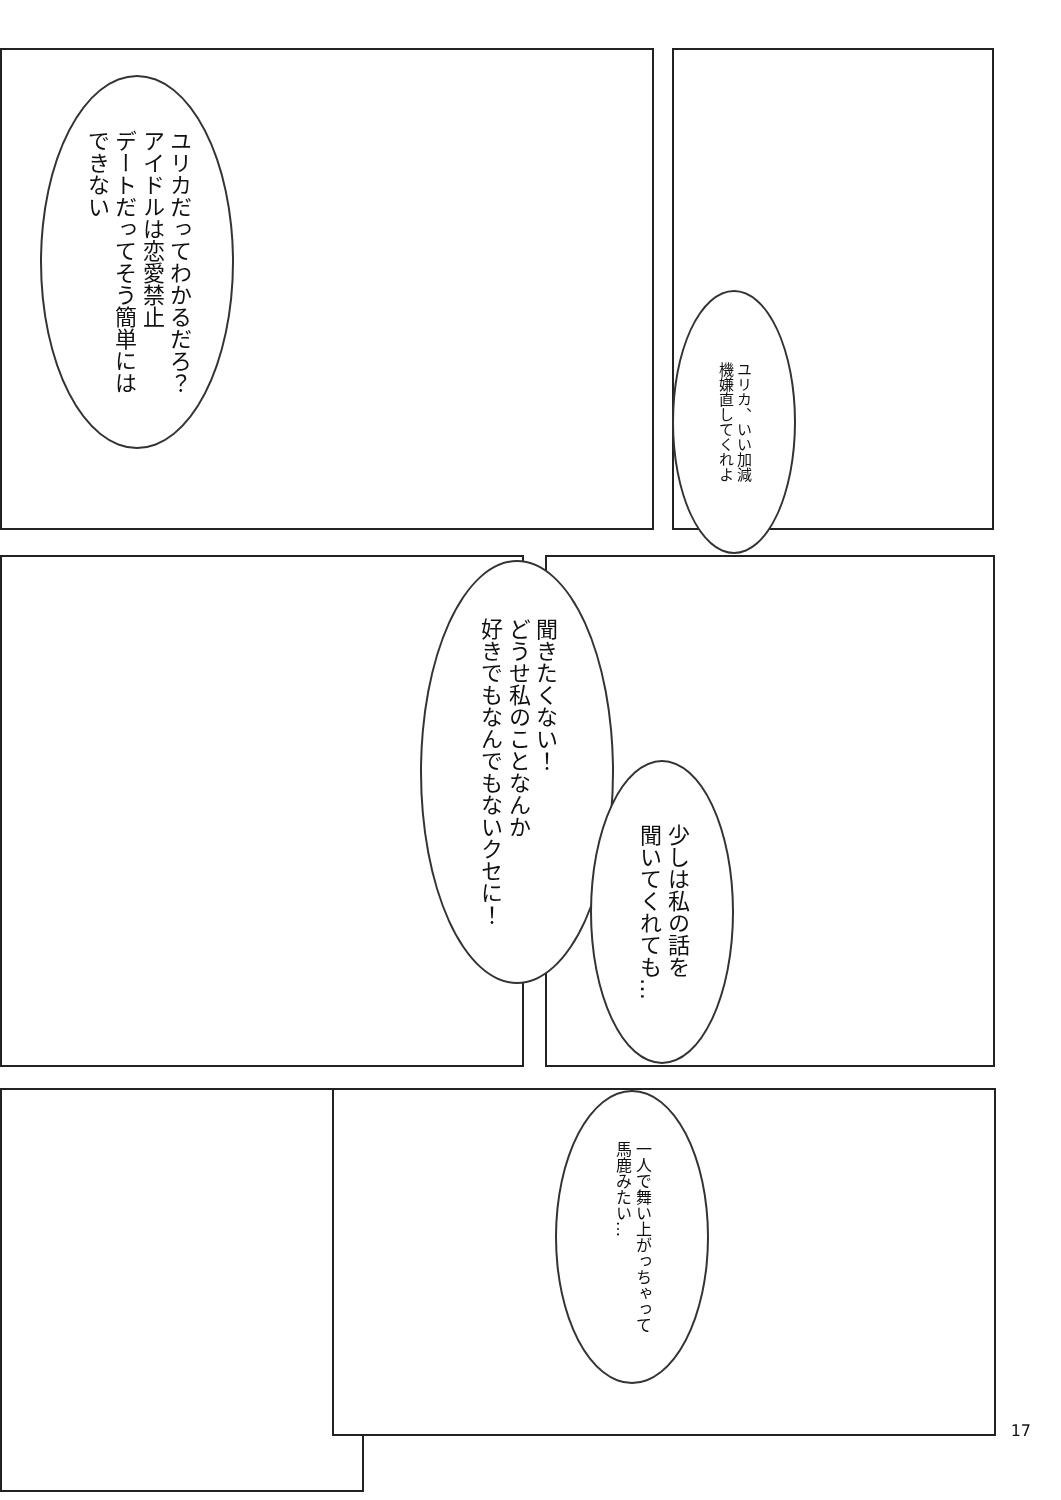ユリカだってわかるだろ？
アイドルは恋愛禁止
デートだってそう簡単には
できない
ユリカ、いい加減
機嫌直してくれよ
聞きたくない！
どうせ私のことなんか
好きでもなんでもないクセに！
少しは私の話を
聞いてくれても…
一人で舞い上がっちゃって
馬鹿みたい…
17